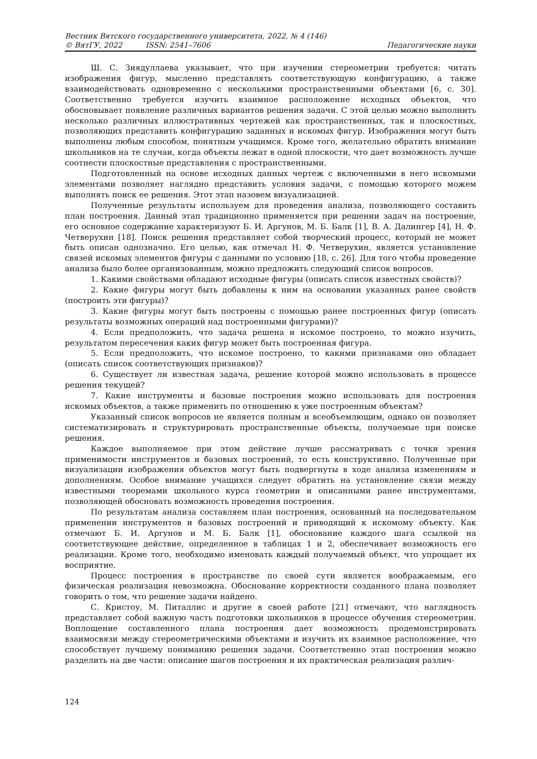Вестник Вятского государственного университета, 2022, № 4 (146)
© ВятГУ, 2022 ISSN: 2541–7606 Педагогические науки
Ш. С. Зиядуллаева указывает, что при изучении стереометрии требуется: читать изображения фигур, мысленно представлять соответствующую конфигурацию, а также взаимодействовать одновременно с несколькими пространственными объектами [6, с. 30]. Соответственно требуется изучить взаимное расположение исходных объектов, что обосновывает появление различных вариантов решения задачи. С этой целью можно выполнить несколько различных иллюстративных чертежей как пространственных, так и плоскостных, позволяющих представить конфигурацию заданных и искомых фигур. Изображения могут быть выполнены любым способом, понятным учащимся. Кроме того, желательно обратить внимание школьников на те случаи, когда объекты лежат в одной плоскости, что дает возможность лучше соотнести плоскостные представления с пространственными.
Подготовленный на основе исходных данных чертеж с включенными в него искомыми элементами позволяет наглядно представить условия задачи, с помощью которого можем выполнять поиск ее решения. Этот этап назовем визуализацией.
Полученные результаты используем для проведения анализа, позволяющего составить план построения. Данный этап традиционно применяется при решении задач на построение, его основное содержание характеризуют Б. И. Аргунов, М. Б. Балк [1], В. А. Далингер [4], Н. Ф. Четверухин [18]. Поиск решения представляет собой творческий процесс, который не может быть описан однозначно. Его целью, как отмечал Н. Ф. Четверухин, является установление связей искомых элементов фигуры с данными по условию [18, с. 26]. Для того чтобы проведение анализа было более организованным, можно предложить следующий список вопросов.
1. Какими свойствами обладают исходные фигуры (описать список известных свойств)?
2. Какие фигуры могут быть добавлены к ним на основании указанных ранее свойств (построить эти фигуры)?
3. Какие фигуры могут быть построены с помощью ранее построенных фигур (описать результаты возможных операций над построенными фигурами)?
4. Если предположить, что задача решена и искомое построено, то можно изучить, результатом пересечения каких фигур может быть построенная фигура.
5. Если предположить, что искомое построено, то какими признаками оно обладает (описать список соответствующих признаков)?
6. Существует ли известная задача, решение которой можно использовать в процессе решения текущей?
7. Какие инструменты и базовые построения можно использовать для построения искомых объектов, а также применить по отношению к уже построенным объектам?
Указанный список вопросов не является полным и всеобъемлющим, однако он позволяет систематизировать и структурировать пространственные объекты, получаемые при поиске решения.
Каждое выполняемое при этом действие лучше рассматривать с точки зрения применимости инструментов и базовых построений, то есть конструктивно. Полученные при визуализации изображения объектов могут быть подвергнуты в ходе анализа изменениям и дополнениям. Особое внимание учащихся следует обратить на установление связи между известными теоремами школьного курса геометрии и описанными ранее инструментами, позволяющей обосновать возможность проведения построения.
По результатам анализа составляем план построения, основанный на последовательном применении инструментов и базовых построений и приводящий к искомому объекту. Как отмечают Б. И. Аргунов и М. Б. Балк [1], обоснование каждого шага ссылкой на соответствующее действие, определенное в таблицах 1 и 2, обеспечивает возможность его реализации. Кроме того, необходимо именовать каждый получаемый объект, что упрощает их восприятие.
Процесс построения в пространстве по своей сути является воображаемым, его физическая реализация невозможна. Обоснование корректности созданного плана позволяет говорить о том, что решение задачи найдено.
С. Кристоу, М. Питаллис и другие в своей работе [21] отмечают, что наглядность представляет собой важную часть подготовки школьников в процессе обучения стереометрии. Воплощение составленного плана построения дает возможность продемонстрировать взаимосвязи между стереометрическими объектами и изучить их взаимное расположение, что способствует лучшему пониманию решения задачи. Соответственно этап построения можно разделить на две части: описание шагов построения и их практическая реализация различ-
124